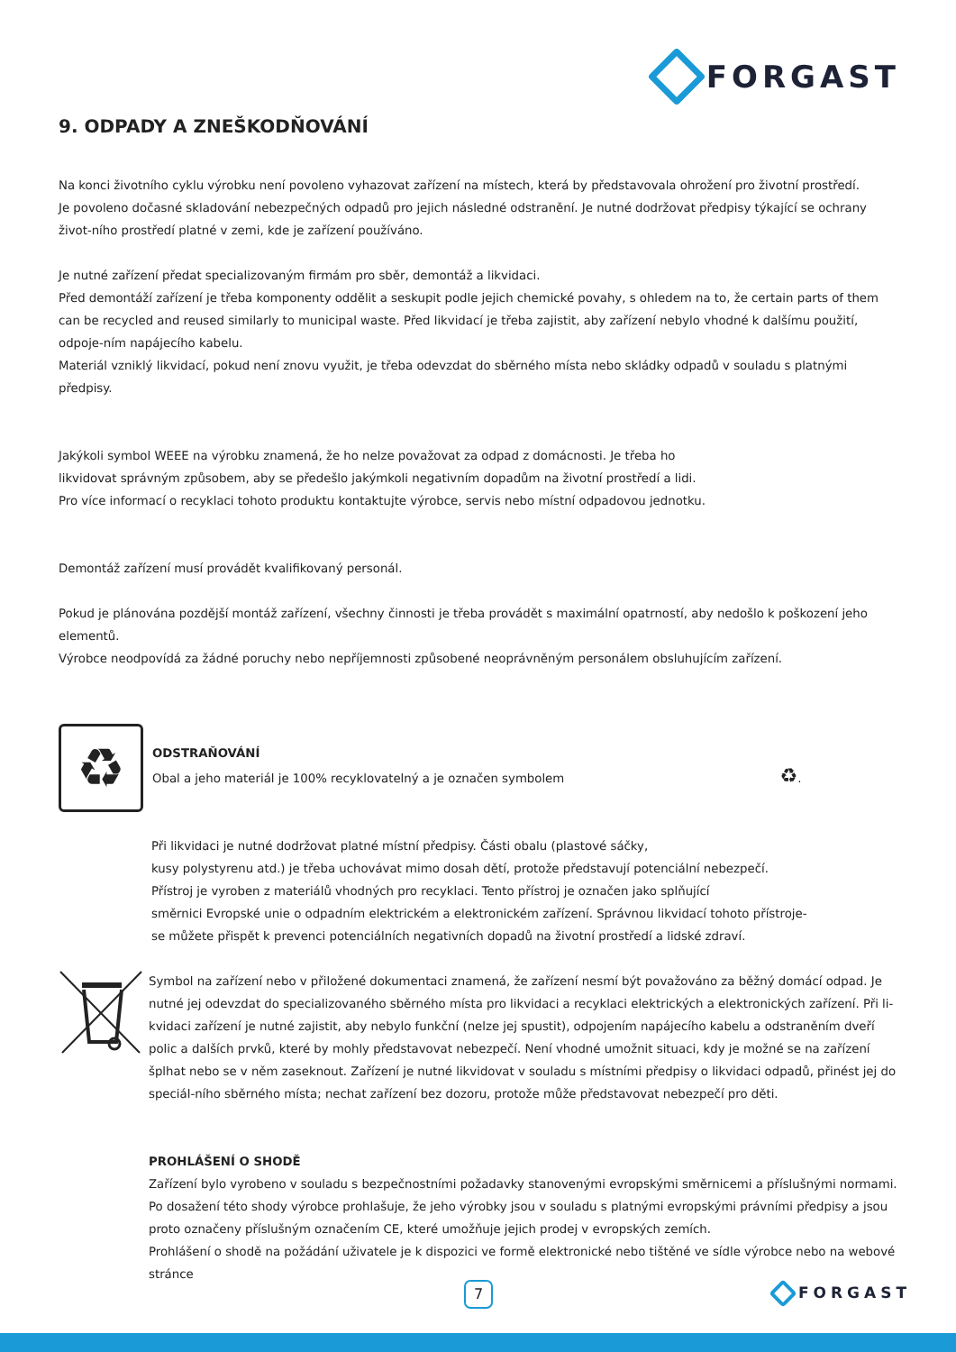FORGAST
9. ODPADY A ZNEŠKODŇOVÁNÍ
Na konci životního cyklu výrobku není povoleno vyhazovat zařízení na místech, která by představovala ohrožení pro životní prostředí.
Je povoleno dočasné skladování nebezpečných odpadů pro jejich následné odstranění. Je nutné dodržovat předpisy týkající se ochrany život-ního prostředí platné v zemi, kde je zařízení používáno.
Je nutné zařízení předat specializovaným firmám pro sběr, demontáž a likvidaci.
Před demontáží zařízení je třeba komponenty oddělit a seskupit podle jejich chemické povahy, s ohledem na to, že certain parts of them can be recycled and reused similarly to municipal waste. Před likvidací je třeba zajistit, aby zařízení nebylo vhodné k dalšímu použití, odpoje-ním napájecího kabelu.
Materiál vzniklý likvidací, pokud není znovu využit, je třeba odevzdat do sběrného místa nebo skládky odpadů v souladu s platnými předpisy.
Jakýkoli symbol WEEE na výrobku znamená, že ho nelze považovat za odpad z domácnosti. Je třeba ho
likvidovat správným způsobem, aby se předešlo jakýmkoli negativním dopadům na životní prostředí a lidi.
Pro více informací o recyklaci tohoto produktu kontaktujte výrobce, servis nebo místní odpadovou jednotku.
Demontáž zařízení musí provádět kvalifikovaný personál.
Pokud je plánována pozdější montáž zařízení, všechny činnosti je třeba provádět s maximální opatrností, aby nedošlo k poškození jeho elementů.
Výrobce neodpovídá za žádné poruchy nebo nepříjemnosti způsobené neoprávněným personálem obsluhujícím zařízení.
♻
ODSTRAŇOVÁNÍ
Obal a jeho materiál je 100% recyklovatelný a je označen symbolem ♻.
Při likvidaci je nutné dodržovat platné místní předpisy. Části obalu (plastové sáčky,
kusy polystyrenu atd.) je třeba uchovávat mimo dosah dětí, protože představují potenciální nebezpečí.
Přístroj je vyroben z materiálů vhodných pro recyklaci. Tento přístroj je označen jako splňující
směrnici Evropské unie o odpadním elektrickém a elektronickém zařízení. Správnou likvidací tohoto přístroje-
se můžete přispět k prevenci potenciálních negativních dopadů na životní prostředí a lidské zdraví.
Symbol na zařízení nebo v přiložené dokumentaci znamená, že zařízení nesmí být považováno za běžný domácí odpad. Je nutné jej odevzdat do specializovaného sběrného místa pro likvidaci a recyklaci elektrických a elektronických zařízení. Při li-kvidaci zařízení je nutné zajistit, aby nebylo funkční (nelze jej spustit), odpojením napájecího kabelu a odstraněním dveří polic a dalších prvků, které by mohly představovat nebezpečí. Není vhodné umožnit situaci, kdy je možné se na zařízení šplhat nebo se v něm zaseknout. Zařízení je nutné likvidovat v souladu s místními předpisy o likvidaci odpadů, přinést jej do speciál-ního sběrného místa; nechat zařízení bez dozoru, protože může představovat nebezpečí pro děti.
PROHLÁŠENÍ O SHODĚ
Zařízení bylo vyrobeno v souladu s bezpečnostními požadavky stanovenými evropskými směrnicemi a příslušnými normami. Po dosažení této shody výrobce prohlašuje, že jeho výrobky jsou v souladu s platnými evropskými právními předpisy a jsou proto označeny příslušným označením CE, které umožňuje jejich prodej v evropských zemích.
Prohlášení o shodě na požádání uživatele je k dispozici ve formě elektronické nebo tištěné ve sídle výrobce nebo na webové stránce
7 FORGAST